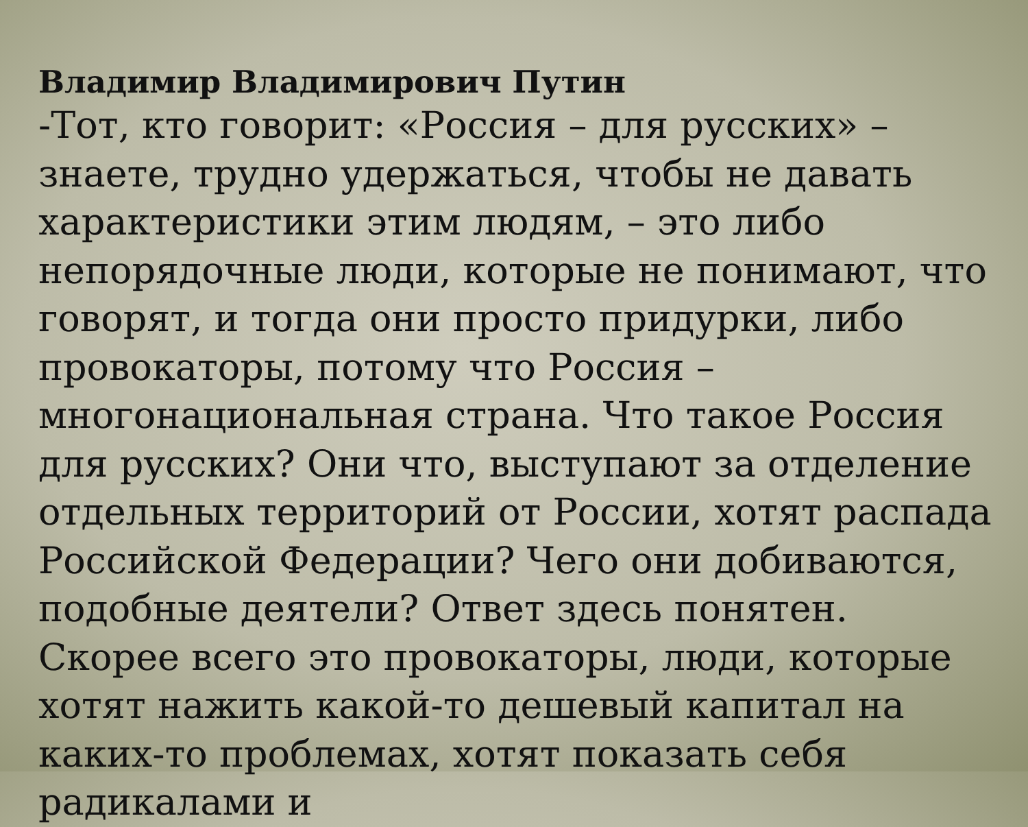Владимир Владимирович Путин
-Тот, кто говорит: «Россия – для русских» – знаете, трудно удержаться, чтобы не давать характеристики этим людям, – это либо непорядочные люди, которые не понимают, что говорят, и тогда они просто придурки, либо провокаторы, потому что Россия – многонациональная страна. Что такое Россия для русских? Они что, выступают за отделение отдельных территорий от России, хотят распада Российской Федерации? Чего они добиваются, подобные деятели? Ответ здесь понятен. Скорее всего это провокаторы, люди, которые хотят нажить какой-то дешевый капитал на каких-то проблемах, хотят показать себя радикалами и